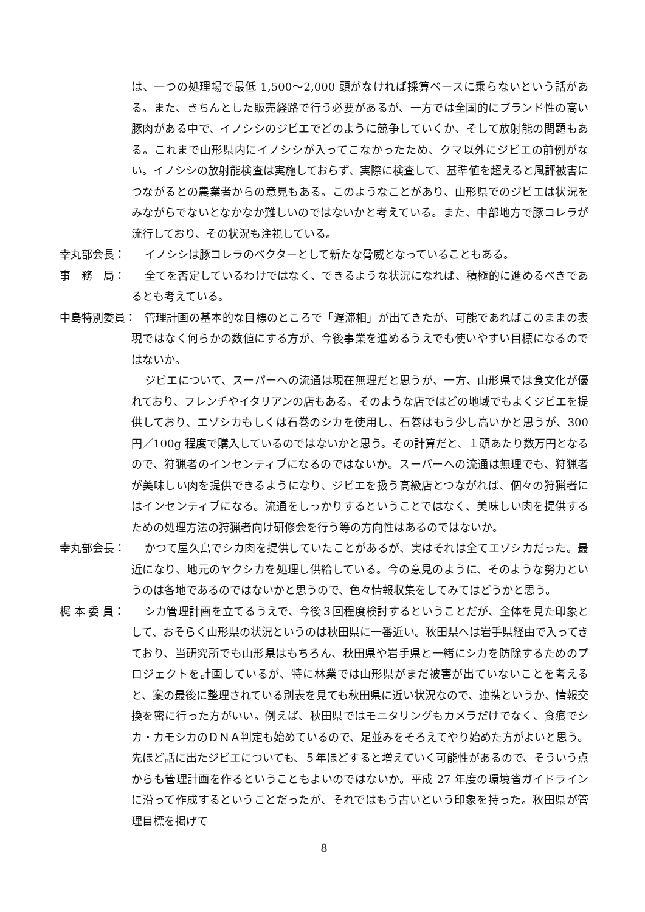は、一つの処理場で最低 1,500～2,000 頭がなければ採算ベースに乗らないという話がある。また、きちんとした販売経路で行う必要があるが、一方では全国的にブランド性の高い豚肉がある中で、イノシシのジビエでどのように競争していくか、そして放射能の問題もある。これまで山形県内にイノシシが入ってこなかったため、クマ以外にジビエの前例がない。イノシシの放射能検査は実施しておらず、実際に検査して、基準値を超えると風評被害につながるとの農業者からの意見もある。このようなことがあり、山形県でのジビエは状況をみながらでないとなかなか難しいのではないかと考えている。また、中部地方で豚コレラが流行しており、その状況も注視している。
幸丸部会長： イノシシは豚コレラのベクターとして新たな脅威となっていることもある。
事　務　局： 全てを否定しているわけではなく、できるような状況になれば、積極的に進めるべきであるとも考えている。
中島特別委員： 管理計画の基本的な目標のところで「遅滞相」が出てきたが、可能であればこのままの表現ではなく何らかの数値にする方が、今後事業を進めるうえでも使いやすい目標になるのではないか。
ジビエについて、スーパーへの流通は現在無理だと思うが、一方、山形県では食文化が優れており、フレンチやイタリアンの店もある。そのような店ではどの地域でもよくジビエを提供しており、エゾシカもしくは石巻のシカを使用し、石巻はもう少し高いかと思うが、300 円／100g 程度で購入しているのではないかと思う。その計算だと、１頭あたり数万円となるので、狩猟者のインセンティブになるのではないか。スーパーへの流通は無理でも、狩猟者が美味しい肉を提供できるようになり、ジビエを扱う高級店とつながれば、個々の狩猟者にはインセンティブになる。流通をしっかりするということではなく、美味しい肉を提供するための処理方法の狩猟者向け研修会を行う等の方向性はあるのではないか。
幸丸部会長： かつて屋久島でシカ肉を提供していたことがあるが、実はそれは全てエゾシカだった。最近になり、地元のヤクシカを処理し供給している。今の意見のように、そのような努力というのは各地であるのではないかと思うので、色々情報収集をしてみてはどうかと思う。
梶 本 委 員： シカ管理計画を立てるうえで、今後３回程度検討するということだが、全体を見た印象として、おそらく山形県の状況というのは秋田県に一番近い。秋田県へは岩手県経由で入ってきており、当研究所でも山形県はもちろん、秋田県や岩手県と一緒にシカを防除するためのプロジェクトを計画しているが、特に林業では山形県がまだ被害が出ていないことを考えると、案の最後に整理されている別表を見ても秋田県に近い状況なので、連携というか、情報交換を密に行った方がいい。例えば、秋田県ではモニタリングもカメラだけでなく、食痕でシカ・カモシカのＤＮＡ判定も始めているので、足並みをそろえてやり始めた方がよいと思う。先ほど話に出たジビエについても、５年ほどすると増えていく可能性があるので、そういう点からも管理計画を作るということもよいのではないか。平成 27 年度の環境省ガイドラインに沿って作成するということだったが、それではもう古いという印象を持った。秋田県が管理目標を掲げて
8